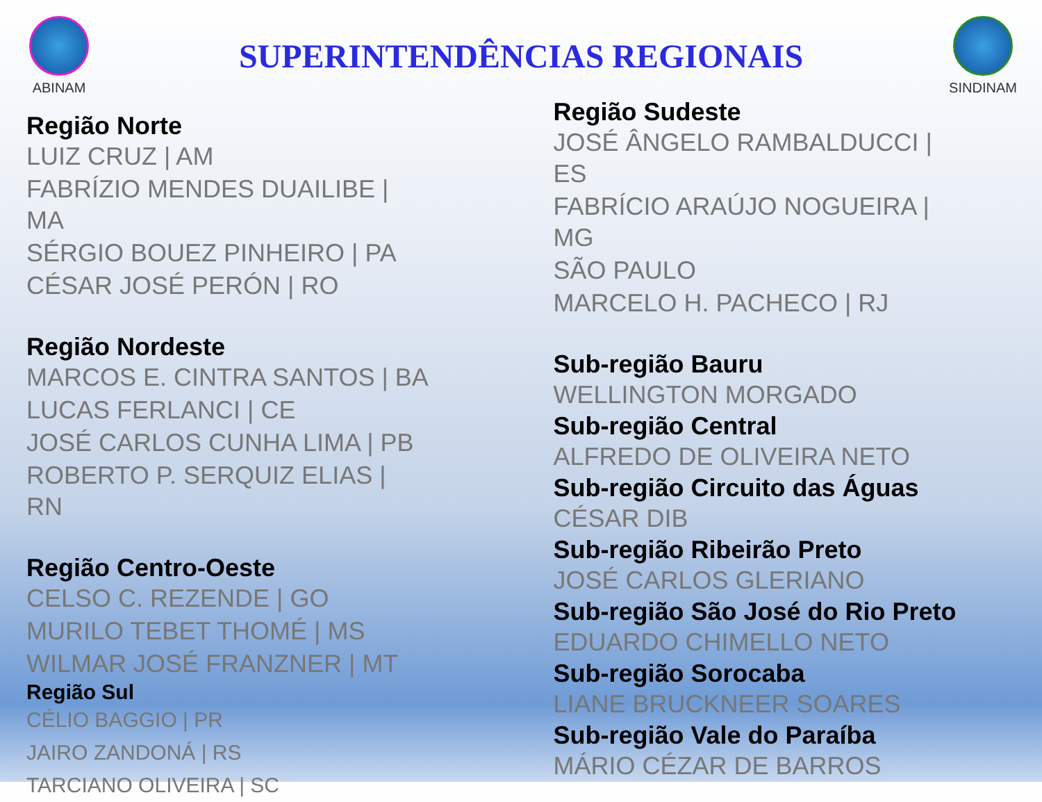ABINAM
SUPERINTENDÊNCIAS REGIONAIS
SINDINAM
Região Norte
LUIZ CRUZ | AM
FABRÍZIO MENDES DUAILIBE |
MA
SÉRGIO BOUEZ PINHEIRO | PA
CÉSAR JOSÉ PERÓN | RO
Região Nordeste
MARCOS E. CINTRA SANTOS | BA
LUCAS FERLANCI | CE
JOSÉ CARLOS CUNHA LIMA | PB
ROBERTO P. SERQUIZ ELIAS |
RN
Região Centro-Oeste
CELSO C. REZENDE | GO
MURILO TEBET THOMÉ | MS
WILMAR JOSÉ FRANZNER | MT
Região Sul
CÉLIO BAGGIO | PR
JAIRO ZANDONÁ | RS
TARCIANO OLIVEIRA | SC
Região Sudeste
JOSÉ ÂNGELO RAMBALDUCCI |
ES
FABRÍCIO ARAÚJO NOGUEIRA |
MG
SÃO PAULO
MARCELO H. PACHECO | RJ
Sub-região Bauru
WELLINGTON MORGADO
Sub-região Central
ALFREDO DE OLIVEIRA NETO
Sub-região Circuito das Águas
CÉSAR DIB
Sub-região Ribeirão Preto
JOSÉ CARLOS GLERIANO
Sub-região São José do Rio Preto
EDUARDO CHIMELLO NETO
Sub-região Sorocaba
LIANE BRUCKNEER SOARES
Sub-região Vale do Paraíba
MÁRIO CÉZAR DE BARROS